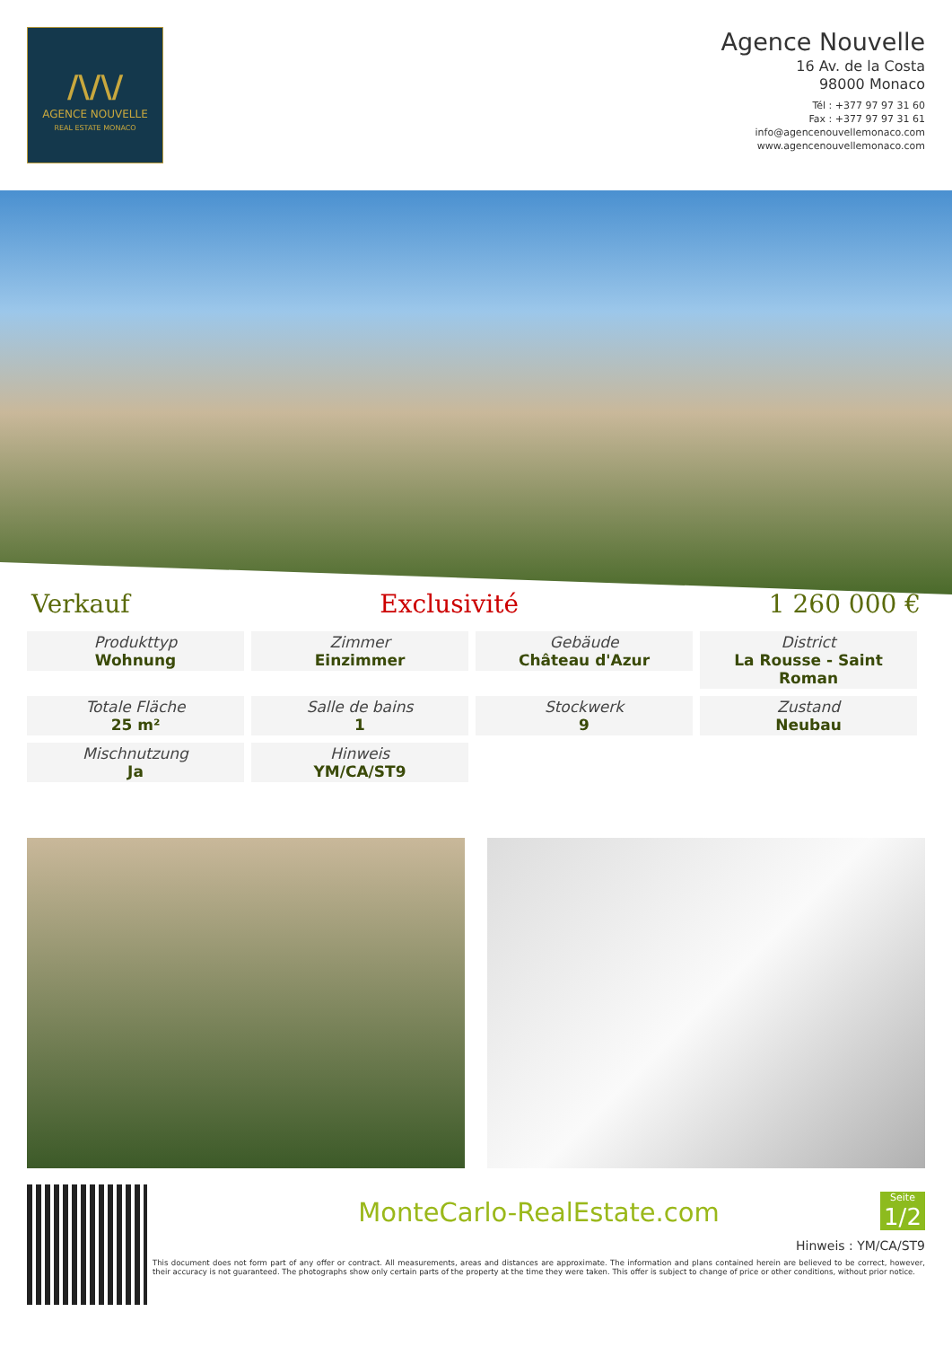/\/\/
AGENCE NOUVELLE
REAL ESTATE MONACO
Agence Nouvelle
16 Av. de la Costa
98000 Monaco
Tél : +377 97 97 31 60
Fax : +377 97 97 31 61
info@agencenouvellemonaco.com
www.agencenouvellemonaco.com
Verkauf Exclusivité 1 260 000 €
Produkttyp
Wohnung
Zimmer
Einzimmer
Gebäude
Château d'Azur
District
La Rousse - Saint Roman
Totale Fläche
25 m²
Salle de bains
1
Stockwerk
9
Zustand
Neubau
Mischnutzung
Ja
Hinweis
YM/CA/ST9
MonteCarlo-RealEstate.com
Seite
1/2
Hinweis : YM/CA/ST9
This document does not form part of any offer or contract. All measurements, areas and distances are approximate. The information and plans contained herein are believed to be correct, however, their accuracy is not guaranteed. The photographs show only certain parts of the property at the time they were taken. This offer is subject to change of price or other conditions, without prior notice.